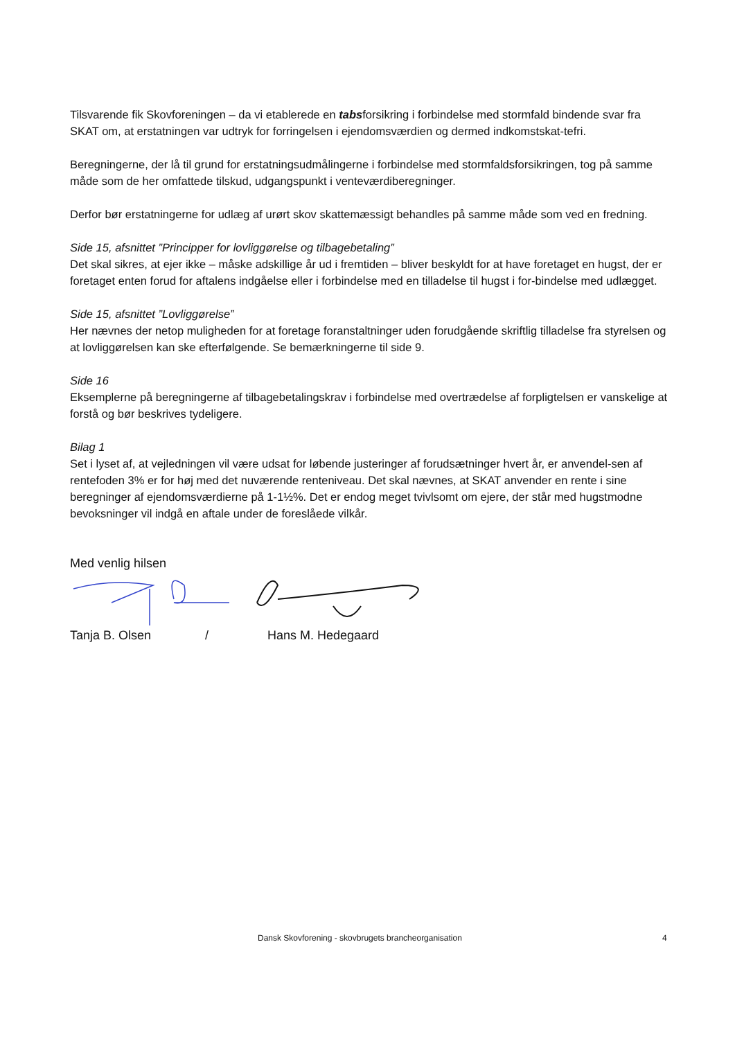Tilsvarende fik Skovforeningen – da vi etablerede en tabsforsikring i forbindelse med stormfald bindende svar fra SKAT om, at erstatningen var udtryk for forringelsen i ejendomsværdien og dermed indkomstskat-tefri.
Beregningerne, der lå til grund for erstatningsudmålingerne i forbindelse med stormfaldsforsikringen, tog på samme måde som de her omfattede tilskud, udgangspunkt i venteværdiberegninger.
Derfor bør erstatningerne for udlæg af urørt skov skattemæssigt behandles på samme måde som ved en fredning.
Side 15, afsnittet ”Principper for lovliggørelse og tilbagebetaling”
Det skal sikres, at ejer ikke – måske adskillige år ud i fremtiden – bliver beskyldt for at have foretaget en hugst, der er foretaget enten forud for aftalens indgåelse eller i forbindelse med en tilladelse til hugst i for-bindelse med udlægget.
Side 15, afsnittet ”Lovliggørelse”
Her nævnes der netop muligheden for at foretage foranstaltninger uden forudgående skriftlig tilladelse fra styrelsen og at lovliggørelsen kan ske efterfølgende. Se bemærkningerne til side 9.
Side 16
Eksemplerne på beregningerne af tilbagebetalingskrav i forbindelse med overtrædelse af forpligtelsen er vanskelige at forstå og bør beskrives tydeligere.
Bilag 1
Set i lyset af, at vejledningen vil være udsat for løbende justeringer af forudsætninger hvert år, er anvendel-sen af rentefoden 3% er for høj med det nuværende renteniveau. Det skal nævnes, at SKAT anvender en rente i sine beregninger af ejendomsværdierne på 1-1½%. Det er endog meget tvivlsomt om ejere, der står med hugstmodne bevoksninger vil indgå en aftale under de foreslåede vilkår.
Med venlig hilsen
Tanja B. Olsen / Hans M. Hedegaard
Dansk Skovforening - skovbrugets brancheorganisation 4